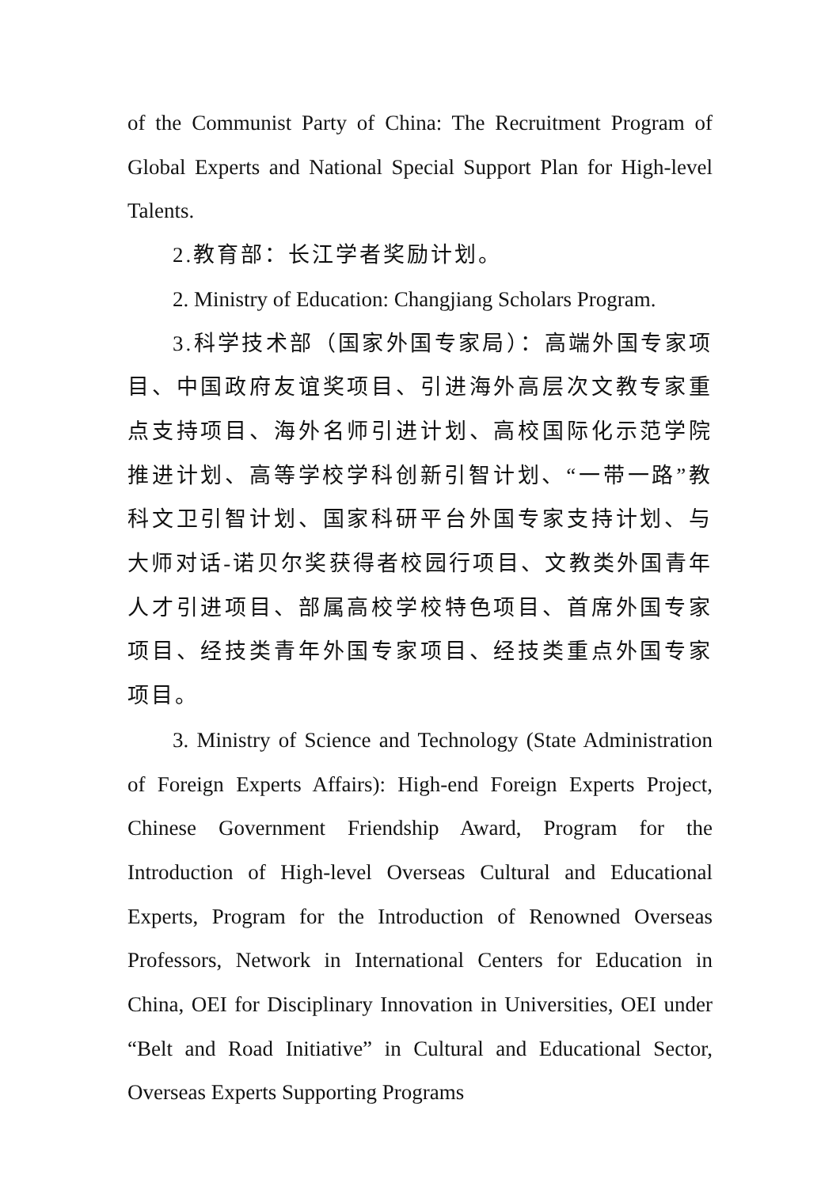of the Communist Party of China: The Recruitment Program of Global Experts and National Special Support Plan for High-level Talents.
2.教育部：长江学者奖励计划。
2. Ministry of Education: Changjiang Scholars Program.
3.科学技术部（国家外国专家局）：高端外国专家项目、中国政府友谊奖项目、引进海外高层次文教专家重点支持项目、海外名师引进计划、高校国际化示范学院推进计划、高等学校学科创新引智计划、“一带一路”教科文卫引智计划、国家科研平台外国专家支持计划、与大师对话-诺贝尔奖获得者校园行项目、文教类外国青年人才引进项目、部属高校学校特色项目、首席外国专家项目、经技类青年外国专家项目、经技类重点外国专家项目。
3. Ministry of Science and Technology (State Administration of Foreign Experts Affairs): High-end Foreign Experts Project, Chinese Government Friendship Award, Program for the Introduction of High-level Overseas Cultural and Educational Experts, Program for the Introduction of Renowned Overseas Professors, Network in International Centers for Education in China, OEI for Disciplinary Innovation in Universities, OEI under “Belt and Road Initiative” in Cultural and Educational Sector, Overseas Experts Supporting Programs